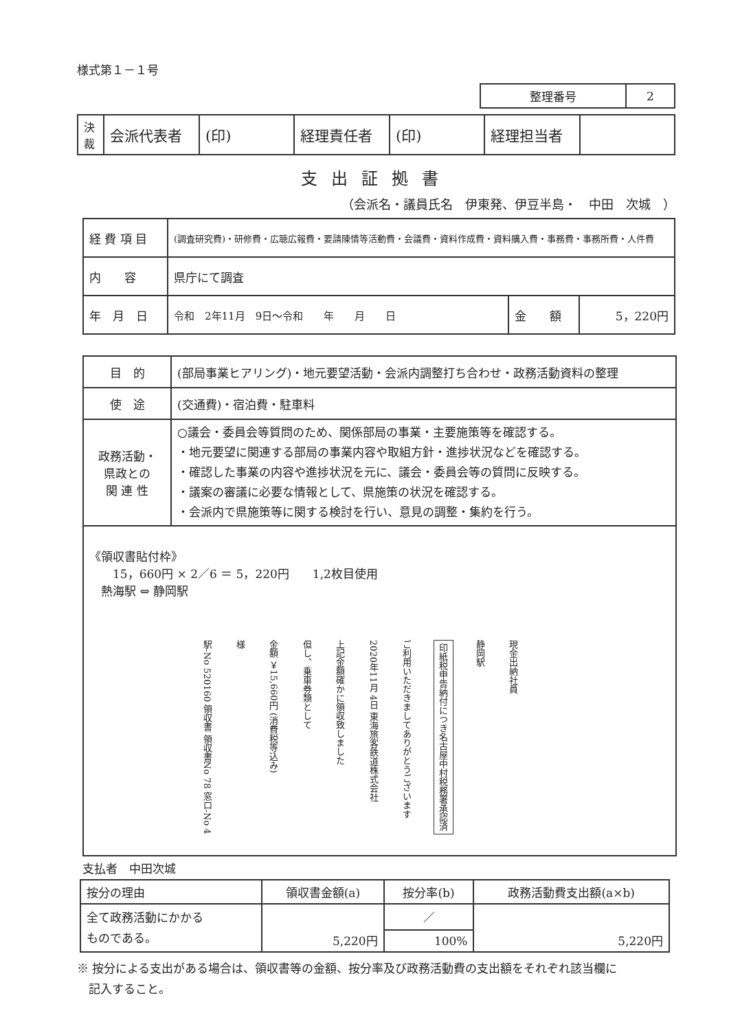様式第１－１号
| 整理番号 | 2 |
| 決 裁 | 会派代表者 | (印) | 経理責任者 | (印) | 経理担当者 | |
支出証拠書
（会派名・議員氏名　伊東発、伊豆半島・　中田　次城　）
| 経 費 項 目 | (調査研究費)・研修費・広聴広報費・要請陳情等活動費・会議費・資料作成費・資料購入費・事務費・事務所費・人件費 | | |
| 内 容 | 県庁にて調査 | | |
| 年 月 日 | 令和 2年11月 9日～令和 年 月 日 | 金 額 | 5，220円 |
| 目 的 | (部局事業ヒアリング)・地元要望活動・会派内調整打ち合わせ・政務活動資料の整理 |
| 使 途 | (交通費)・宿泊費・駐車料 |
| 政務活動・ 県政との 関 連 性 | ○議会・委員会等質問のため、関係部局の事業・主要施策等を確認する。 ・地元要望に関連する部局の事業内容や取組方針・進捗状況などを確認する。 ・確認した事業の内容や進捗状況を元に、議会・委員会等の質問に反映する。 ・議案の審議に必要な情報として、県施策の状況を確認する。 ・会派内で県施策等に関する検討を行い、意見の調整・集約を行う。 |
| 《領収書貼付枠》 15，660円 × 2／6 ＝ 5，220円 1,2枚目使用 熱海駅 ⇔ 静岡駅 駅-No 520160 領収書 領収書No 78 窓口-No 4 様 金額 ￥15,660円 (消費税等込み) 但し、乗車券類として 上記金額確かに領収致しました 2020年11月 4日 東海旅客鉄道株式会社 ご利用いただきましてありがとうございます 印紙税申告納付につき名古屋中村税務署承認済 静岡駅 現金出納社員 | |
支払者　中田次城
| 按分の理由 | 領収書金額(a) | 按分率(b) | 政務活動費支出額(a×b) |
| 全て政務活動にかかる ものである。 | 5,220円 | ／ | 5,220円 |
| | | 100% | |
※ 按分による支出がある場合は、領収書等の金額、按分率及び政務活動費の支出額をそれぞれ該当欄に
　記入すること。